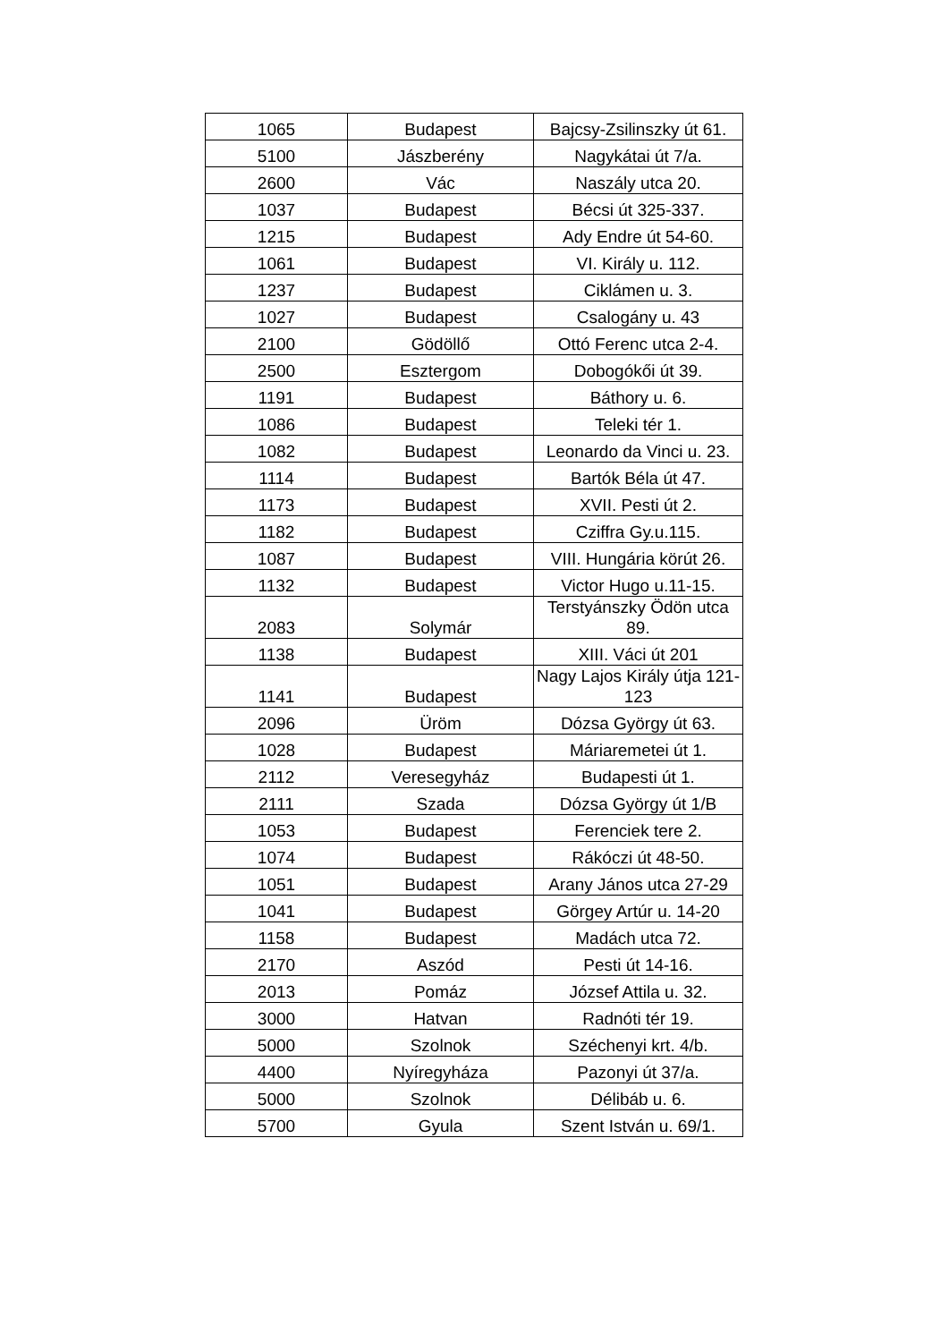| 1065 | Budapest | Bajcsy-Zsilinszky út 61. |
| 5100 | Jászberény | Nagykátai út 7/a. |
| 2600 | Vác | Naszály utca 20. |
| 1037 | Budapest | Bécsi út 325-337. |
| 1215 | Budapest | Ady Endre út 54-60. |
| 1061 | Budapest | VI. Király u. 112. |
| 1237 | Budapest | Ciklámen u. 3. |
| 1027 | Budapest | Csalogány u. 43 |
| 2100 | Gödöllő | Ottó Ferenc utca 2-4. |
| 2500 | Esztergom | Dobogókői út 39. |
| 1191 | Budapest | Báthory u. 6. |
| 1086 | Budapest | Teleki tér 1. |
| 1082 | Budapest | Leonardo da Vinci u. 23. |
| 1114 | Budapest | Bartók Béla út 47. |
| 1173 | Budapest | XVII. Pesti út 2. |
| 1182 | Budapest | Cziffra Gy.u.115. |
| 1087 | Budapest | VIII. Hungária körút 26. |
| 1132 | Budapest | Victor Hugo u.11-15. |
| 2083 | Solymár | Terstyánszky Ödön utca 89. |
| 1138 | Budapest | XIII. Váci út 201 |
| 1141 | Budapest | Nagy Lajos Király útja 121-123 |
| 2096 | Üröm | Dózsa György út 63. |
| 1028 | Budapest | Máriaremetei út 1. |
| 2112 | Veresegyház | Budapesti út 1. |
| 2111 | Szada | Dózsa György út 1/B |
| 1053 | Budapest | Ferenciek tere 2. |
| 1074 | Budapest | Rákóczi út 48-50. |
| 1051 | Budapest | Arany János utca 27-29 |
| 1041 | Budapest | Görgey Artúr u. 14-20 |
| 1158 | Budapest | Madách utca 72. |
| 2170 | Aszód | Pesti út 14-16. |
| 2013 | Pomáz | József Attila u. 32. |
| 3000 | Hatvan | Radnóti tér 19. |
| 5000 | Szolnok | Széchenyi krt. 4/b. |
| 4400 | Nyíregyháza | Pazonyi út 37/a. |
| 5000 | Szolnok | Délibáb u. 6. |
| 5700 | Gyula | Szent István u. 69/1. |